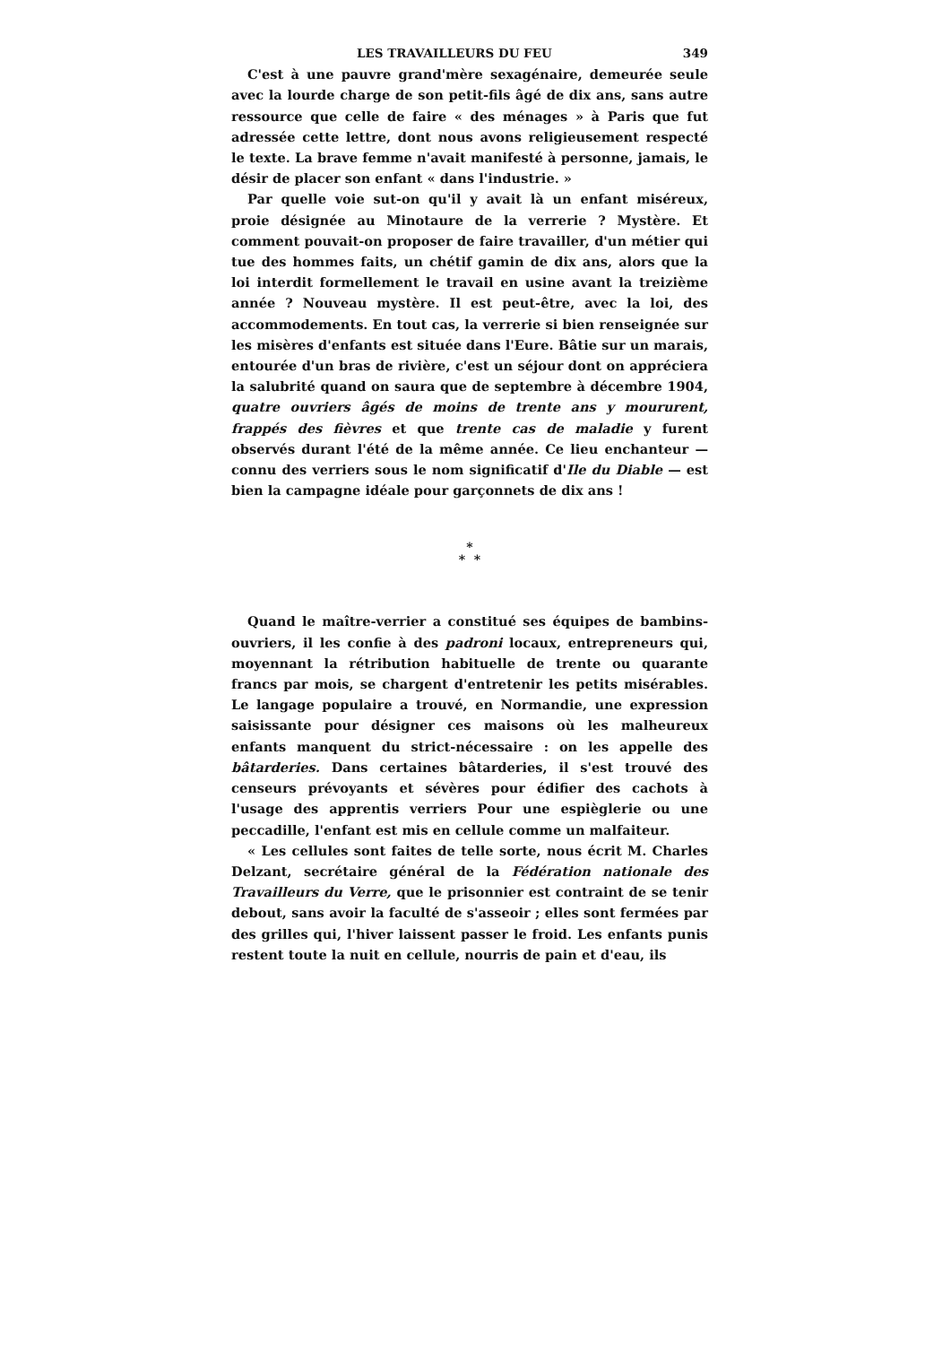LES TRAVAILLEURS DU FEU 349
C'est à une pauvre grand'mère sexagénaire, demeurée seule avec la lourde charge de son petit-fils âgé de dix ans, sans autre ressource que celle de faire « des ménages » à Paris que fut adressée cette lettre, dont nous avons religieusement respecté le texte. La brave femme n'avait manifesté à personne, jamais, le désir de placer son enfant « dans l'industrie. »
Par quelle voie sut-on qu'il y avait là un enfant miséreux, proie désignée au Minotaure de la verrerie ? Mystère. Et comment pouvait-on proposer de faire travailler, d'un métier qui tue des hommes faits, un chétif gamin de dix ans, alors que la loi interdit formellement le travail en usine avant la treizième année ? Nouveau mystère. Il est peut-être, avec la loi, des accommodements. En tout cas, la verrerie si bien renseignée sur les misères d'enfants est située dans l'Eure. Bâtie sur un marais, entourée d'un bras de rivière, c'est un séjour dont on appréciera la salubrité quand on saura que de septembre à décembre 1904, quatre ouvriers âgés de moins de trente ans y moururent, frappés des fièvres et que trente cas de maladie y furent observés durant l'été de la même année. Ce lieu enchanteur — connu des verriers sous le nom significatif d'Ile du Diable — est bien la campagne idéale pour garçonnets de dix ans !
*
* *
Quand le maître-verrier a constitué ses équipes de bambins-ouvriers, il les confie à des padroni locaux, entrepreneurs qui, moyennant la rétribution habituelle de trente ou quarante francs par mois, se chargent d'entretenir les petits misérables. Le langage populaire a trouvé, en Normandie, une expression saisissante pour désigner ces maisons où les malheureux enfants manquent du strict-nécessaire : on les appelle des bâtarderies. Dans certaines bâtarderies, il s'est trouvé des censeurs prévoyants et sévères pour édifier des cachots à l'usage des apprentis verriers Pour une espièglerie ou une peccadille, l'enfant est mis en cellule comme un malfaiteur.
« Les cellules sont faites de telle sorte, nous écrit M. Charles Delzant, secrétaire général de la Fédération nationale des Travailleurs du Verre, que le prisonnier est contraint de se tenir debout, sans avoir la faculté de s'asseoir ; elles sont fermées par des grilles qui, l'hiver laissent passer le froid. Les enfants punis restent toute la nuit en cellule, nourris de pain et d'eau, ils